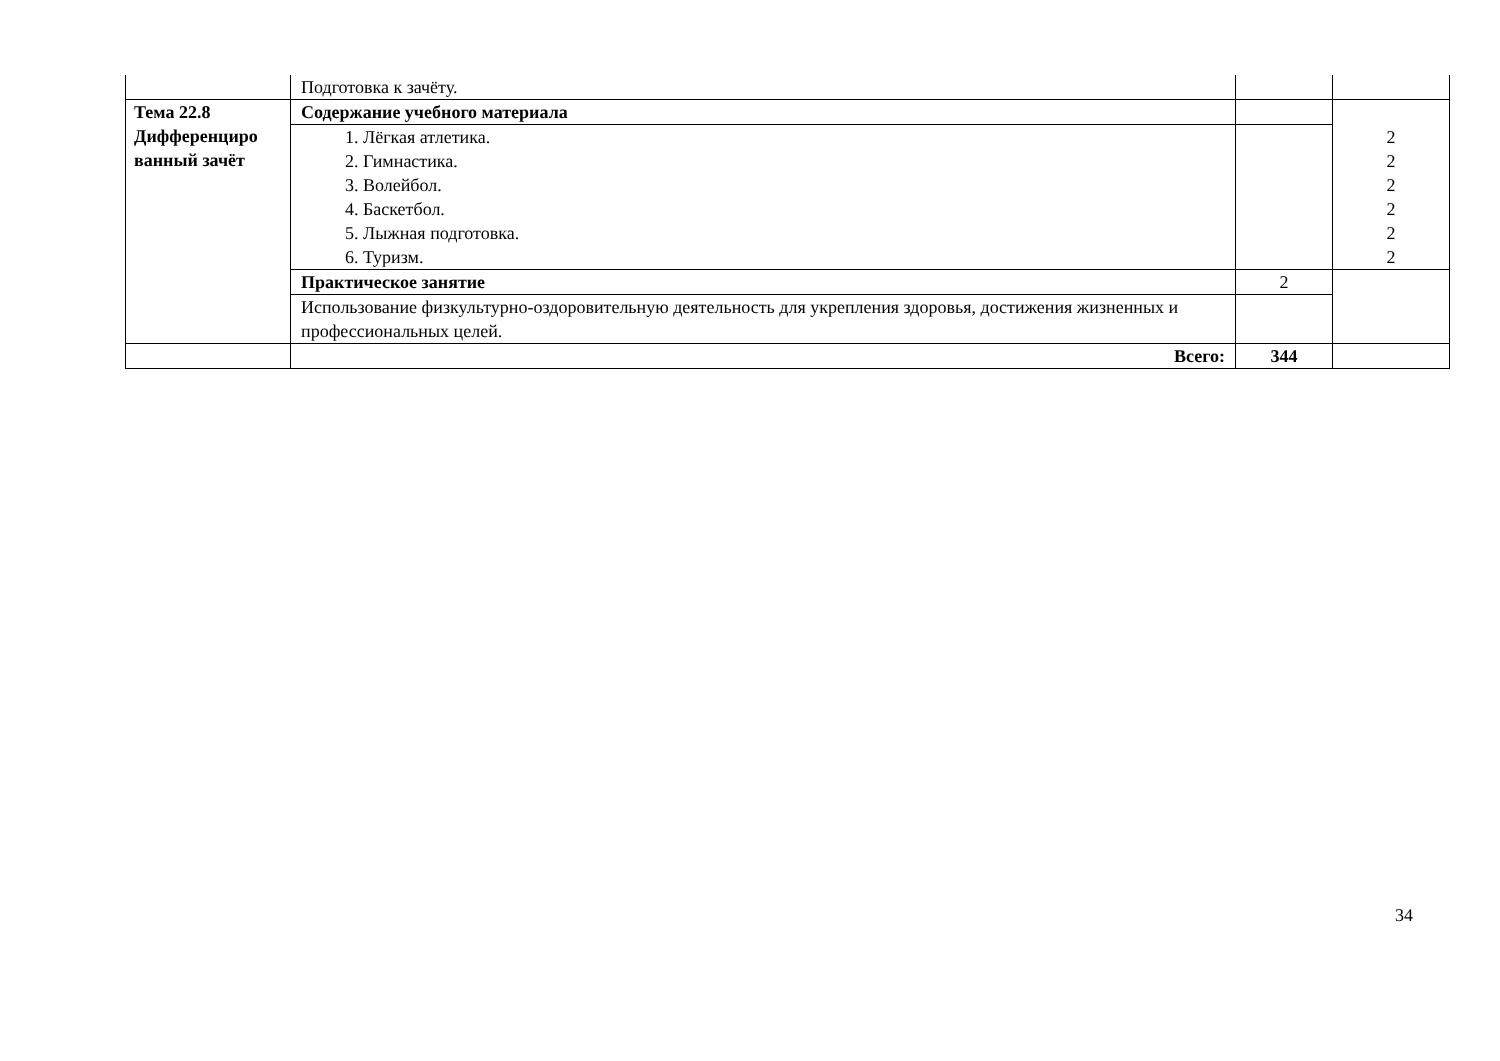| | Подготовка к зачёту. | | |
| Тема 22.8 Дифференциро ванный зачёт | Содержание учебного материала | | 2 2 2 2 2 2 |
| | 1. Лёгкая атлетика. 2. Гимнастика. 3. Волейбол. 4. Баскетбол. 5. Лыжная подготовка. 6. Туризм. | | |
| | Практическое занятие | 2 | |
| | Использование физкультурно-оздоровительную деятельность для укрепления здоровья, достижения жизненных и профессиональных целей. | | |
| | Всего: | 344 | |
34